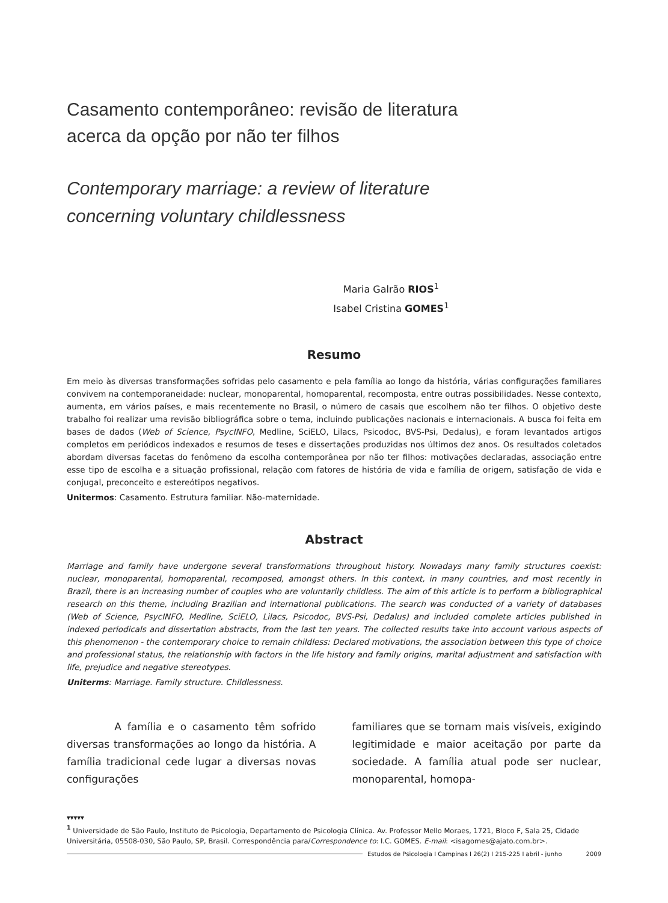Casamento contemporâneo: revisão de literatura
acerca da opção por não ter filhos
Contemporary marriage: a review of literature
concerning voluntary childlessness
Maria Galrão RIOS<sup>1</sup>
Isabel Cristina GOMES<sup>1</sup>
Resumo
Em meio às diversas transformações sofridas pelo casamento e pela família ao longo da história, várias configurações familiares convivem na contemporaneidade: nuclear, monoparental, homoparental, recomposta, entre outras possibilidades. Nesse contexto, aumenta, em vários países, e mais recentemente no Brasil, o número de casais que escolhem não ter filhos. O objetivo deste trabalho foi realizar uma revisão bibliográfica sobre o tema, incluindo publicações nacionais e internacionais. A busca foi feita em bases de dados (Web of Science, PsycINFO, Medline, SciELO, Lilacs, Psicodoc, BVS-Psi, Dedalus), e foram levantados artigos completos em periódicos indexados e resumos de teses e dissertações produzidas nos últimos dez anos. Os resultados coletados abordam diversas facetas do fenômeno da escolha contemporânea por não ter filhos: motivações declaradas, associação entre esse tipo de escolha e a situação profissional, relação com fatores de história de vida e família de origem, satisfação de vida e conjugal, preconceito e estereótipos negativos.
Unitermos: Casamento. Estrutura familiar. Não-maternidade.
Abstract
Marriage and family have undergone several transformations throughout history. Nowadays many family structures coexist: nuclear, monoparental, homoparental, recomposed, amongst others. In this context, in many countries, and most recently in Brazil, there is an increasing number of couples who are voluntarily childless. The aim of this article is to perform a bibliographical research on this theme, including Brazilian and international publications. The search was conducted of a variety of databases (Web of Science, PsycINFO, Medline, SciELO, Lilacs, Psicodoc, BVS-Psi, Dedalus) and included complete articles published in indexed periodicals and dissertation abstracts, from the last ten years. The collected results take into account various aspects of this phenomenon - the contemporary choice to remain childless: Declared motivations, the association between this type of choice and professional status, the relationship with factors in the life history and family origins, marital adjustment and satisfaction with life, prejudice and negative stereotypes.
Uniterms: Marriage. Family structure. Childlessness.
A família e o casamento têm sofrido diversas transformações ao longo da história. A família tradicional cede lugar a diversas novas configurações
familiares que se tornam mais visíveis, exigindo legitimidade e maior aceitação por parte da sociedade. A família atual pode ser nuclear, monoparental, homopa-
▾▾▾▾▾
<sup>1</sup> Universidade de São Paulo, Instituto de Psicologia, Departamento de Psicologia Clínica. Av. Professor Mello Moraes, 1721, Bloco F, Sala 25, Cidade Universitária, 05508-030, São Paulo, SP, Brasil. Correspondência para/Correspondence to: I.C. GOMES. E-mail: <isagomes@ajato.com.br>.
Estudos de Psicologia I Campinas I 26(2) I 215-225 I abril - junho 2009